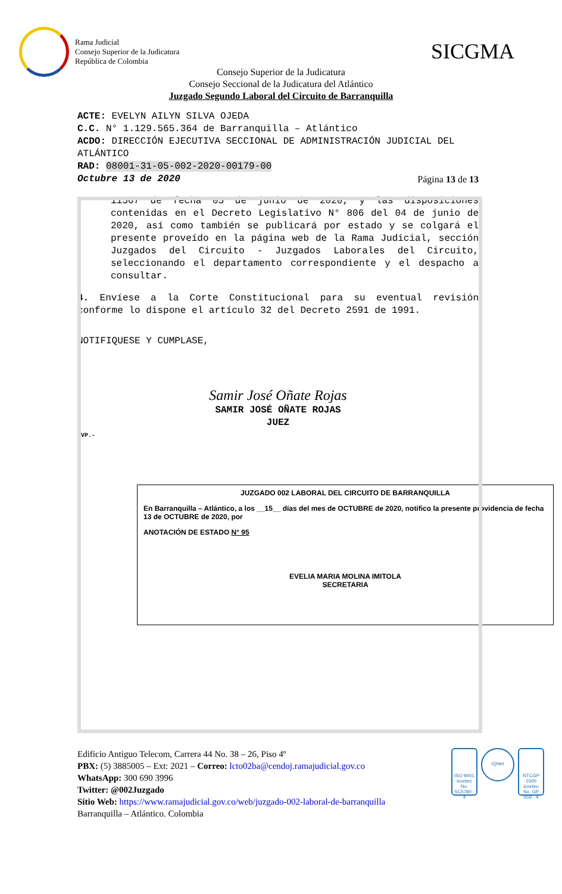Rama Judicial
Consejo Superior de la Judicatura
República de Colombia
SICGMA
Consejo Superior de la Judicatura
Consejo Seccional de la Judicatura del Atlántico
Juzgado Segundo Laboral del Circuito de Barranquilla
ACTE: EVELYN AILYN SILVA OJEDA
C.C. N° 1.129.565.364 de Barranquilla – Atlántico
ACDO: DIRECCIÓN EJECUTIVA SECCIONAL DE ADMINISTRACIÓN JUDICIAL DEL ATLÁNTICO
RAD: 08001-31-05-002-2020-00179-00
Octubre 13 de 2020 Página 13 de 13
11567 de fecha 05 de junio de 2020, y las disposiciones contenidas en el Decreto Legislativo N° 806 del 04 de junio de 2020, así como también se publicará por estado y se colgará el presente proveído en la página web de la Rama Judicial, sección Juzgados del Circuito - Juzgados Laborales del Circuito, seleccionando el departamento correspondiente y el despacho a consultar.
4. Envíese a la Corte Constitucional para su eventual revisión conforme lo dispone el artículo 32 del Decreto 2591 de 1991.
NOTIFIQUESE Y CUMPLASE,
Samir José Oñate Rojas
SAMIR JOSÉ OÑATE ROJAS
JUEZ
KVP.-
JUZGADO 002 LABORAL DEL CIRCUITO DE BARRANQUILLA
En Barranquilla – Atlántico, a los __15__ días del mes de OCTUBRE de 2020, notifico la presente providencia de fecha 13 de OCTUBRE de 2020, por
ANOTACIÓN DE ESTADO N° 95
EVELIA MARIA MOLINA IMITOLA
SECRETARIA
Edificio Antiguo Telecom, Carrera 44 No. 38 – 26, Piso 4º
PBX: (5) 3885005 – Ext: 2021 – Correo: lcto02ba@cendoj.ramajudicial.gov.co
WhatsApp: 300 690 3996
Twitter: @002Juzgado
Sitio Web: https://www.ramajudicial.gov.co/web/juzgado-002-laboral-de-barranquilla
Barranquilla – Atlántico. Colombia
ISO 9001
icontec
No. SC5780 - 4
IQNet
NTCGP 1000
icontec
No. GP 059 - 4